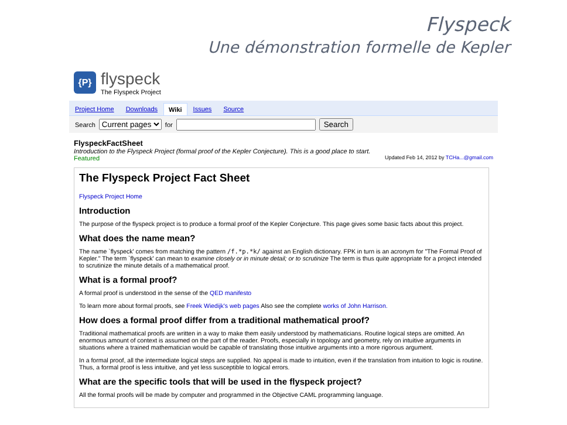Flyspeck
Une démonstration formelle de Kepler
{P}
flyspeck
The Flyspeck Project
Project Home Downloads Wiki Issues Source
Search Current pages for Search
FlyspeckFactSheet
Introduction to the Flyspeck Project (formal proof of the Kepler Conjecture). This is a good place to start.
Featured Updated Feb 14, 2012 by TCHa...@gmail.com
The Flyspeck Project Fact Sheet
Flyspeck Project Home
Introduction
The purpose of the flyspeck project is to produce a formal proof of the Kepler Conjecture. This page gives some basic facts about this project.
What does the name mean?
The name `flyspeck' comes from matching the pattern /f.*p.*k/ against an English dictionary. FPK in turn is an acronym for "The Formal Proof of Kepler." The term `flyspeck' can mean to examine closely or in minute detail; or to scrutinize The term is thus quite appropriate for a project intended to scrutinize the minute details of a mathematical proof.
What is a formal proof?
A formal proof is understood in the sense of the QED manifesto
To learn more about formal proofs, see Freek Wiedijk's web pages Also see the complete works of John Harrison.
How does a formal proof differ from a traditional mathematical proof?
Traditional mathematical proofs are written in a way to make them easily understood by mathematicians. Routine logical steps are omitted. An enormous amount of context is assumed on the part of the reader. Proofs, especially in topology and geometry, rely on intuitive arguments in situations where a trained mathematician would be capable of translating those intuitive arguments into a more rigorous argument.
In a formal proof, all the intermediate logical steps are supplied. No appeal is made to intuition, even if the translation from intuition to logic is routine. Thus, a formal proof is less intuitive, and yet less susceptible to logical errors.
What are the specific tools that will be used in the flyspeck project?
All the formal proofs will be made by computer and programmed in the Objective CAML programming language.